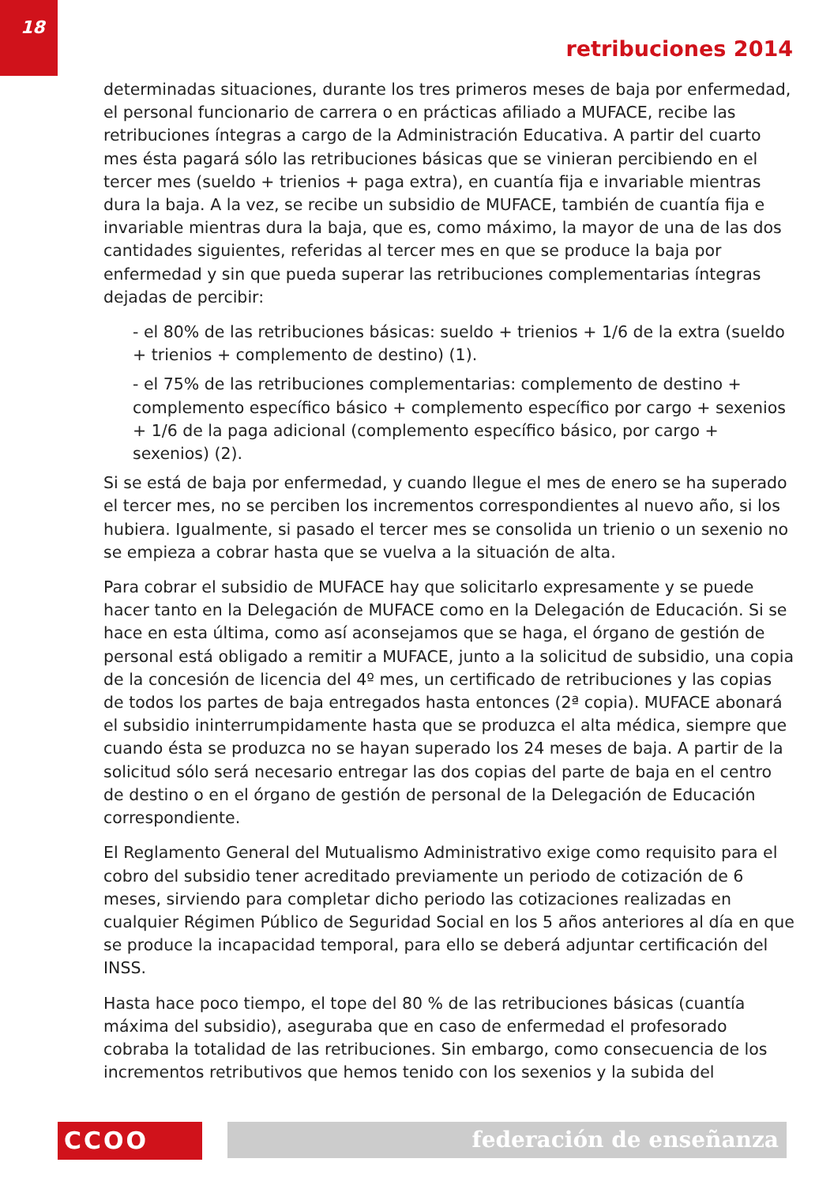18
retribuciones 2014
determinadas situaciones, durante los tres primeros meses de baja por enfermedad, el personal funcionario de carrera o en prácticas afiliado a MUFACE, recibe las retribuciones íntegras a cargo de la Administración Educativa. A partir del cuarto mes ésta pagará sólo las retribuciones básicas que se vinieran percibiendo en el tercer mes (sueldo + trienios + paga extra), en cuantía fija e invariable mientras dura la baja. A la vez, se recibe un subsidio de MUFACE, también de cuantía fija e invariable mientras dura la baja, que es, como máximo, la mayor de una de las dos cantidades siguientes, referidas al tercer mes en que se produce la baja por enfermedad y sin que pueda superar las retribuciones complementarias íntegras dejadas de percibir:
- el 80% de las retribuciones básicas: sueldo + trienios + 1/6 de la extra (sueldo + trienios + complemento de destino) (1).
- el 75% de las retribuciones complementarias: complemento de destino + complemento específico básico + complemento específico por cargo + sexenios + 1/6 de la paga adicional (complemento específico básico, por cargo + sexenios) (2).
Si se está de baja por enfermedad, y cuando llegue el mes de enero se ha superado el tercer mes, no se perciben los incrementos correspondientes al nuevo año, si los hubiera. Igualmente, si pasado el tercer mes se consolida un trienio o un sexenio no se empieza a cobrar hasta que se vuelva a la situación de alta.
Para cobrar el subsidio de MUFACE hay que solicitarlo expresamente y se puede hacer tanto en la Delegación de MUFACE como en la Delegación de Educación. Si se hace en esta última, como así aconsejamos que se haga, el órgano de gestión de personal está obligado a remitir a MUFACE, junto a la solicitud de subsidio, una copia de la concesión de licencia del 4º mes, un certificado de retribuciones y las copias de todos los partes de baja entregados hasta entonces (2ª copia). MUFACE abonará el subsidio ininterrumpidamente hasta que se produzca el alta médica, siempre que cuando ésta se produzca no se hayan superado los 24 meses de baja. A partir de la solicitud sólo será necesario entregar las dos copias del parte de baja en el centro de destino o en el órgano de gestión de personal de la Delegación de Educación correspondiente.
El Reglamento General del Mutualismo Administrativo exige como requisito para el cobro del subsidio tener acreditado previamente un periodo de cotización de 6 meses, sirviendo para completar dicho periodo las cotizaciones realizadas en cualquier Régimen Público de Seguridad Social en los 5 años anteriores al día en que se produce la incapacidad temporal, para ello se deberá adjuntar certificación del INSS.
Hasta hace poco tiempo, el tope del 80 % de las retribuciones básicas (cuantía máxima del subsidio), aseguraba que en caso de enfermedad el profesorado cobraba la totalidad de las retribuciones. Sin embargo, como consecuencia de los incrementos retributivos que hemos tenido con los sexenios y la subida del
CCOO federación de enseñanza